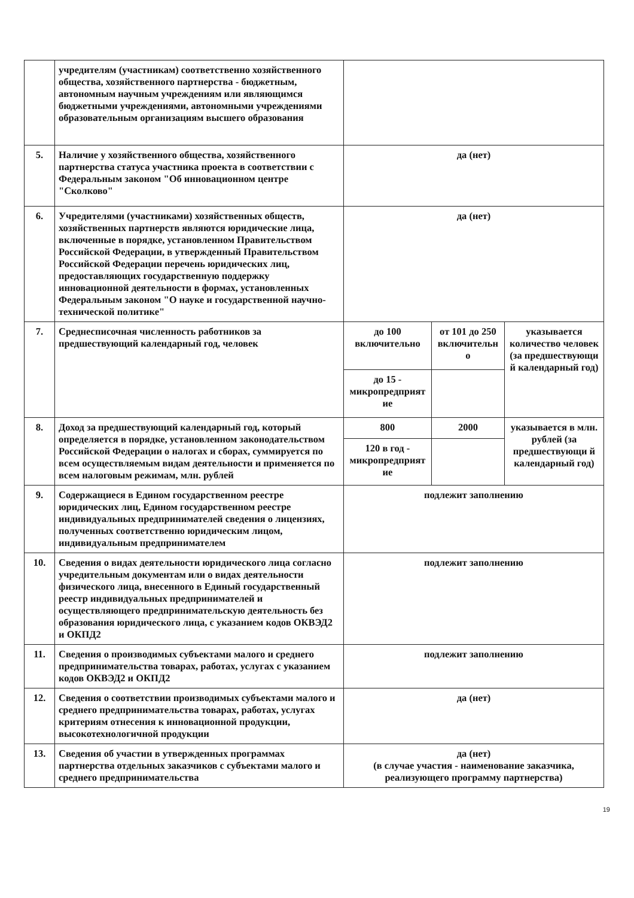| | учредителям (участникам) соответственно хозяйственного общества, хозяйственного партнерства - бюджетным, автономным научным учреждениям или являющимся бюджетными учреждениями, автономными учреждениями образовательным организациям высшего образования | | | |
| 5. | Наличие у хозяйственного общества, хозяйственного партнерства статуса участника проекта в соответствии с Федеральным законом "Об инновационном центре "Сколково" | да (нет) | | |
| 6. | Учредителями (участниками) хозяйственных обществ, хозяйственных партнерств являются юридические лица, включенные в порядке, установленном Правительством Российской Федерации, в утвержденный Правительством Российской Федерации перечень юридических лиц, предоставляющих государственную поддержку инновационной деятельности в формах, установленных Федеральным законом "О науке и государственной научно-технической политике" | да (нет) | | |
| 7. | Среднесписочная численность работников за предшествующий календарный год, человек | до 100 включительно | от 101 до 250 включительн о | указывается количество человек (за предшествующи й календарный год) |
| | | до 15 - микропредприят ие | | |
| 8. | Доход за предшествующий календарный год, который определяется в порядке, установленном законодательством Российской Федерации о налогах и сборах, суммируется по всем осуществляемым видам деятельности и применяется по всем налоговым режимам, млн. рублей | 800 | 2000 | указывается в млн. рублей (за предшествующи й календарный год) |
| | | 120 в год - микропредприят ие | | |
| 9. | Содержащиеся в Едином государственном реестре юридических лиц, Едином государственном реестре индивидуальных предпринимателей сведения о лицензиях, полученных соответственно юридическим лицом, индивидуальным предпринимателем | подлежит заполнению | | |
| 10. | Сведения о видах деятельности юридического лица согласно учредительным документам или о видах деятельности физического лица, внесенного в Единый государственный реестр индивидуальных предпринимателей и осуществляющего предпринимательскую деятельность без образования юридического лица, с указанием кодов ОКВЭД2 и ОКПД2 | подлежит заполнению | | |
| 11. | Сведения о производимых субъектами малого и среднего предпринимательства товарах, работах, услугах с указанием кодов ОКВЭД2 и ОКПД2 | подлежит заполнению | | |
| 12. | Сведения о соответствии производимых субъектами малого и среднего предпринимательства товарах, работах, услугах критериям отнесения к инновационной продукции, высокотехнологичной продукции | да (нет) | | |
| 13. | Сведения об участии в утвержденных программах партнерства отдельных заказчиков с субъектами малого и среднего предпринимательства | да (нет) (в случае участия - наименование заказчика, реализующего программу партнерства) | | |
19